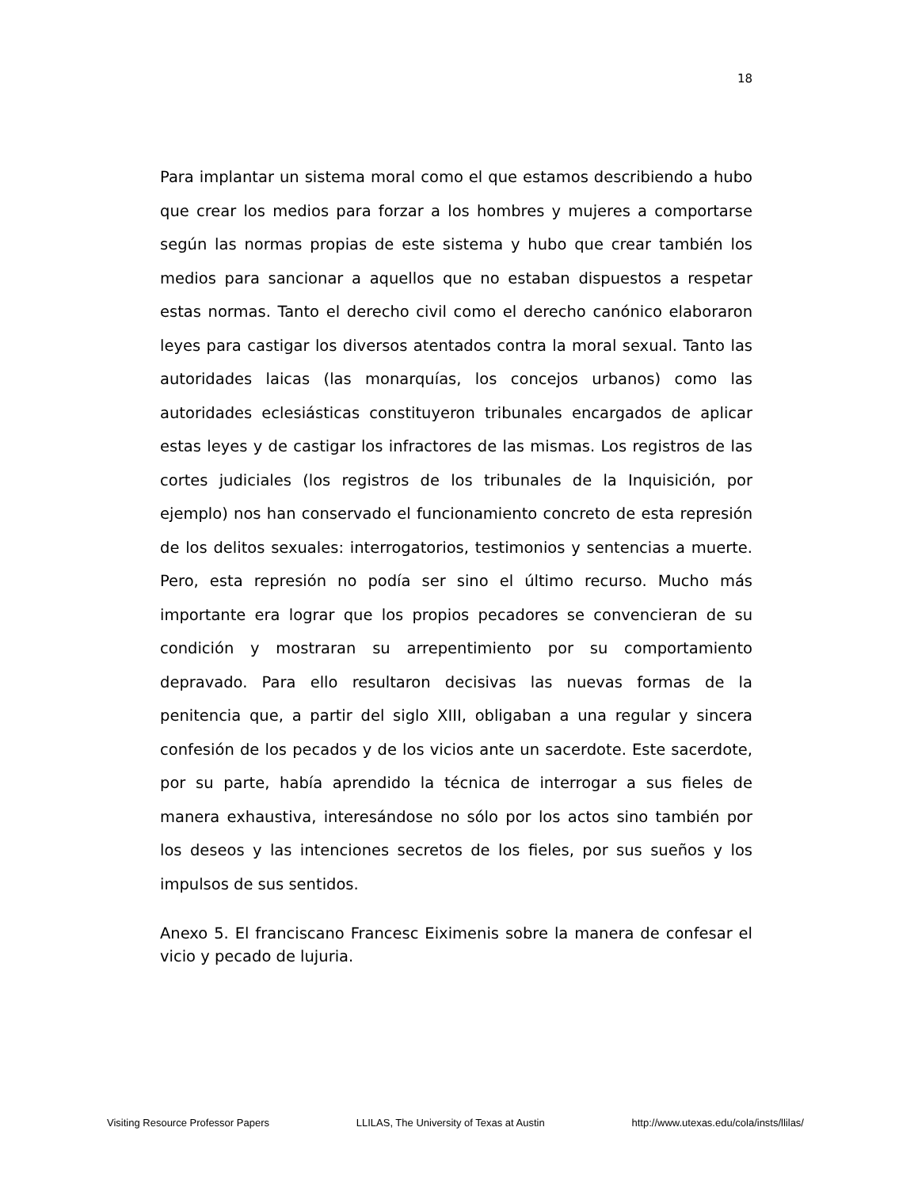18
Para implantar un sistema moral como el que estamos describiendo a hubo que crear los medios para forzar a los hombres y mujeres a comportarse según las normas propias de este sistema y hubo que crear también los medios para sancionar a aquellos que no estaban dispuestos a respetar estas normas. Tanto el derecho civil como el derecho canónico elaboraron leyes para castigar los diversos atentados contra la moral sexual. Tanto las autoridades laicas (las monarquías, los concejos urbanos) como las autoridades eclesiásticas constituyeron tribunales encargados de aplicar estas leyes y de castigar los infractores de las mismas. Los registros de las cortes judiciales (los registros de los tribunales de la Inquisición, por ejemplo) nos han conservado el funcionamiento concreto de esta represión de los delitos sexuales: interrogatorios, testimonios y sentencias a muerte. Pero, esta represión no podía ser sino el último recurso. Mucho más importante era lograr que los propios pecadores se convencieran de su condición y mostraran su arrepentimiento por su comportamiento depravado. Para ello resultaron decisivas las nuevas formas de la penitencia que, a partir del siglo XIII, obligaban a una regular y sincera confesión de los pecados y de los vicios ante un sacerdote. Este sacerdote, por su parte, había aprendido la técnica de interrogar a sus fieles de manera exhaustiva, interesándose no sólo por los actos sino también por los deseos y las intenciones secretos de los fieles, por sus sueños y los impulsos de sus sentidos.
Anexo 5. El franciscano Francesc Eiximenis sobre la manera de confesar el vicio y pecado de lujuria.
Visiting Resource Professor Papers LLILAS, The University of Texas at Austin http://www.utexas.edu/cola/insts/llilas/